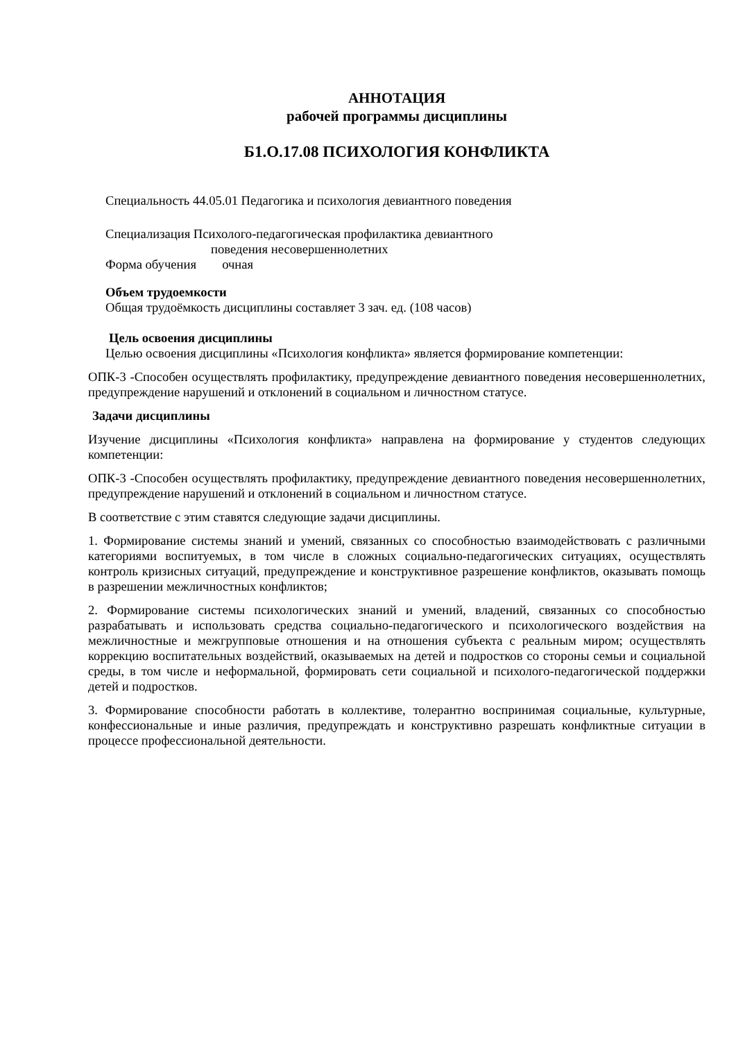АННОТАЦИЯ
рабочей программы дисциплины
Б1.О.17.08 ПСИХОЛОГИЯ КОНФЛИКТА
Специальность 44.05.01 Педагогика и психология девиантного поведения
Специализация Психолого-педагогическая профилактика девиантного
поведения несовершеннолетних
Форма обучения очная
Объем трудоемкости
Общая трудоёмкость дисциплины составляет 3 зач. ед. (108 часов)
Цель освоения дисциплины
Целью освоения дисциплины «Психология конфликта» является формирование компетенции:
ОПК-3 -Способен осуществлять профилактику, предупреждение девиантного поведения несовершеннолетних, предупреждение нарушений и отклонений в социальном и личностном статусе.
Задачи дисциплины
Изучение дисциплины «Психология конфликта» направлена на формирование у студентов следующих компетенции:
ОПК-3 -Способен осуществлять профилактику, предупреждение девиантного поведения несовершеннолетних, предупреждение нарушений и отклонений в социальном и личностном статусе.
В соответствие с этим ставятся следующие задачи дисциплины.
1. Формирование системы знаний и умений, связанных со способностью взаимодействовать с различными категориями воспитуемых, в том числе в сложных социально-педагогических ситуациях, осуществлять контроль кризисных ситуаций, предупреждение и конструктивное разрешение конфликтов, оказывать помощь в разрешении межличностных конфликтов;
2. Формирование системы психологических знаний и умений, владений, связанных со способностью разрабатывать и использовать средства социально-педагогического и психологического воздействия на межличностные и межгрупповые отношения и на отношения субъекта с реальным миром; осуществлять коррекцию воспитательных воздействий, оказываемых на детей и подростков со стороны семьи и социальной среды, в том числе и неформальной, формировать сети социальной и психолого-педагогической поддержки детей и подростков.
3. Формирование способности работать в коллективе, толерантно воспринимая социальные, культурные, конфессиональные и иные различия, предупреждать и конструктивно разрешать конфликтные ситуации в процессе профессиональной деятельности.